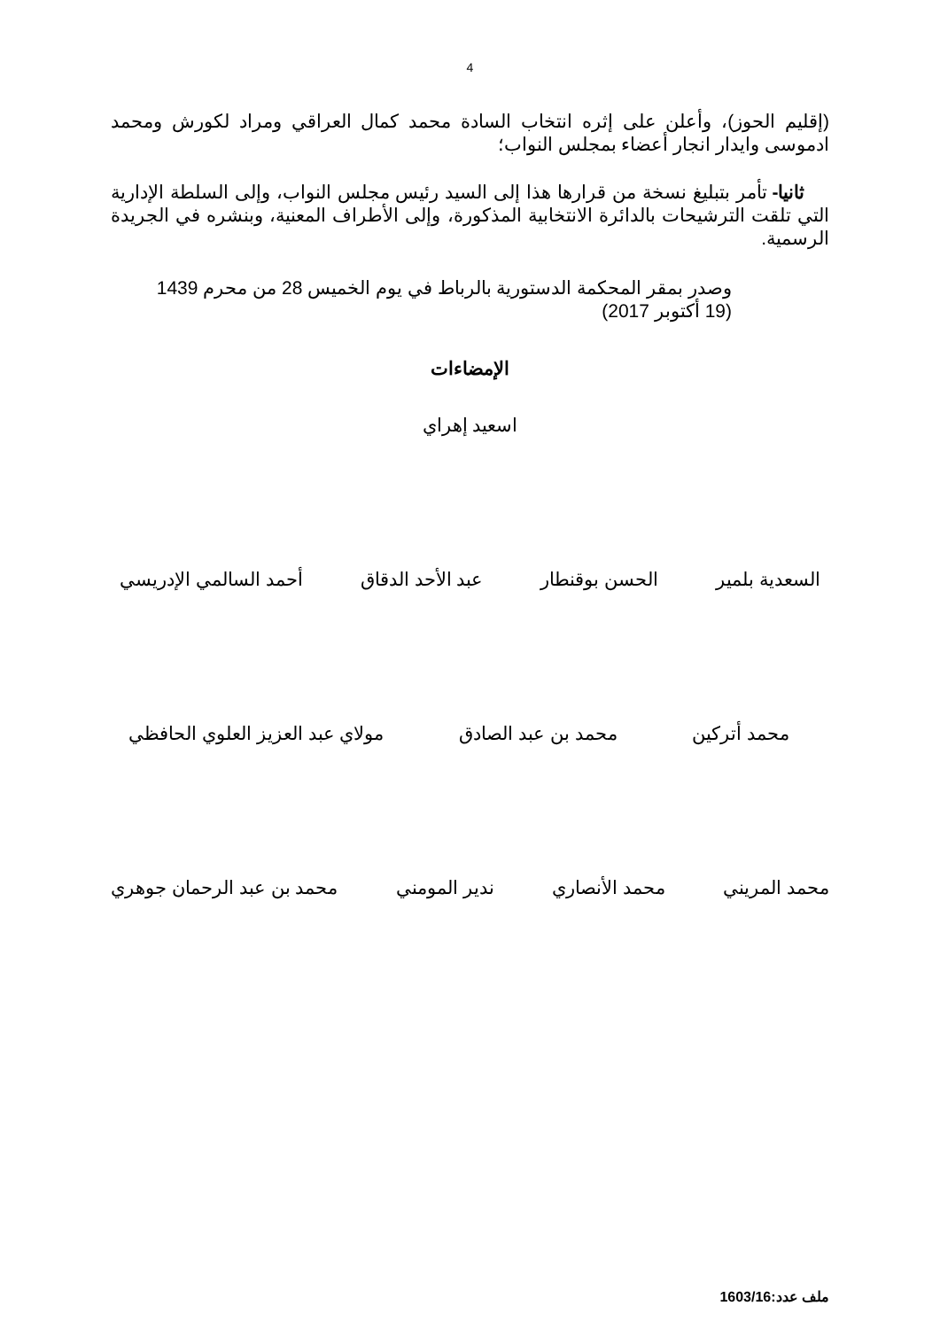4
(إقليم الحوز)، وأعلن على إثره انتخاب السادة محمد كمال العراقي ومراد لكورش ومحمد ادموسى وايدار انجار أعضاء بمجلس النواب؛
ثانيا- تأمر بتبليغ نسخة من قرارها هذا إلى السيد رئيس مجلس النواب، وإلى السلطة الإدارية التي تلقت الترشيحات بالدائرة الانتخابية المذكورة، وإلى الأطراف المعنية، وبنشره في الجريدة الرسمية.
وصدر بمقر المحكمة الدستورية بالرباط في يوم الخميس 28 من محرم 1439
(19 أكتوبر 2017)
الإمضاءات
اسعيد إهراي
السعدية بلمير الحسن بوقنطار عبد الأحد الدقاق أحمد السالمي الإدريسي
محمد أتركين محمد بن عبد الصادق مولاي عبد العزيز العلوي الحافظي
محمد المريني محمد الأنصاري ندير المومني محمد بن عبد الرحمان جوهري
ملف عدد:1603/16